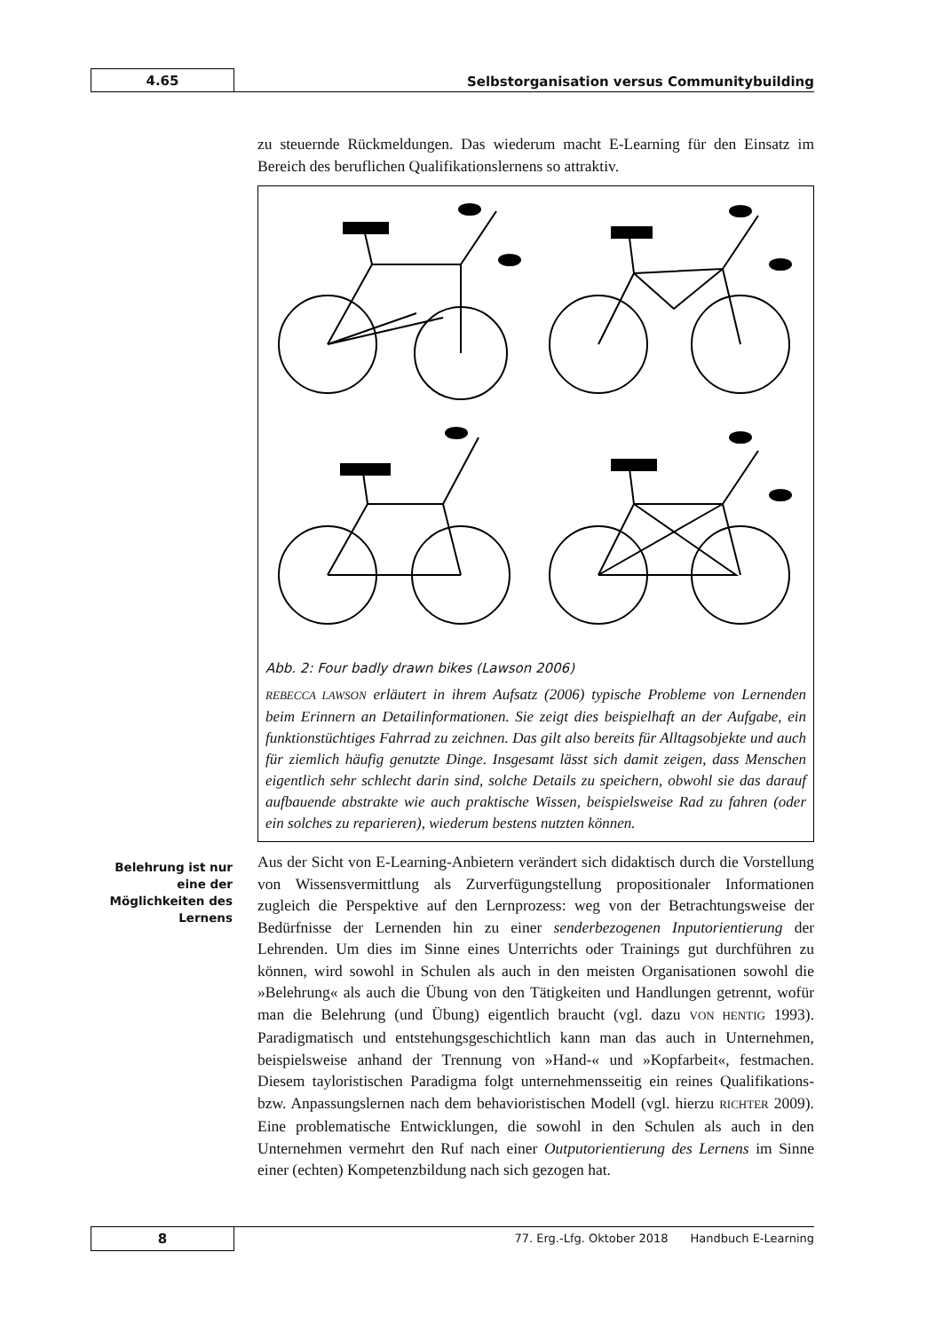4.65
Selbstorganisation versus Communitybuilding
zu steuernde Rückmeldungen. Das wiederum macht E-Learning für den Einsatz im Bereich des beruflichen Qualifikationslernens so attraktiv.
Abb. 2: Four badly drawn bikes (Lawson 2006)
REBECCA LAWSON erläutert in ihrem Aufsatz (2006) typische Probleme von Lernenden beim Erinnern an Detailinformationen. Sie zeigt dies beispielhaft an der Aufgabe, ein funktionstüchtiges Fahrrad zu zeichnen. Das gilt also bereits für Alltagsobjekte und auch für ziemlich häufig genutzte Dinge. Insgesamt lässt sich damit zeigen, dass Menschen eigentlich sehr schlecht darin sind, solche Details zu speichern, obwohl sie das darauf aufbauende abstrakte wie auch praktische Wissen, beispielsweise Rad zu fahren (oder ein solches zu reparieren), wiederum bestens nutzten können.
Aus der Sicht von E-Learning-Anbietern verändert sich didaktisch durch die Vorstellung von Wissensvermittlung als Zurverfügungstellung propositionaler Informationen zugleich die Perspektive auf den Lernprozess: weg von der Betrachtungsweise der Bedürfnisse der Lernenden hin zu einer senderbezogenen Inputorientierung der Lehrenden. Um dies im Sinne eines Unterrichts oder Trainings gut durchführen zu können, wird sowohl in Schulen als auch in den meisten Organisationen sowohl die »Belehrung« als auch die Übung von den Tätigkeiten und Handlungen getrennt, wofür man die Belehrung (und Übung) eigentlich braucht (vgl. dazu VON HENTIG 1993). Paradigmatisch und entstehungsgeschichtlich kann man das auch in Unternehmen, beispielsweise anhand der Trennung von »Hand-« und »Kopfarbeit«, festmachen. Diesem tayloristischen Paradigma folgt unternehmensseitig ein reines Qualifikations- bzw. Anpassungslernen nach dem behavioristischen Modell (vgl. hierzu RICHTER 2009). Eine problematische Entwicklungen, die sowohl in den Schulen als auch in den Unternehmen vermehrt den Ruf nach einer Outputorientierung des Lernens im Sinne einer (echten) Kompetenzbildung nach sich gezogen hat.
Belehrung ist nur eine der Möglichkeiten des Lernens
8
77. Erg.-Lfg. Oktober 2018 Handbuch E-Learning